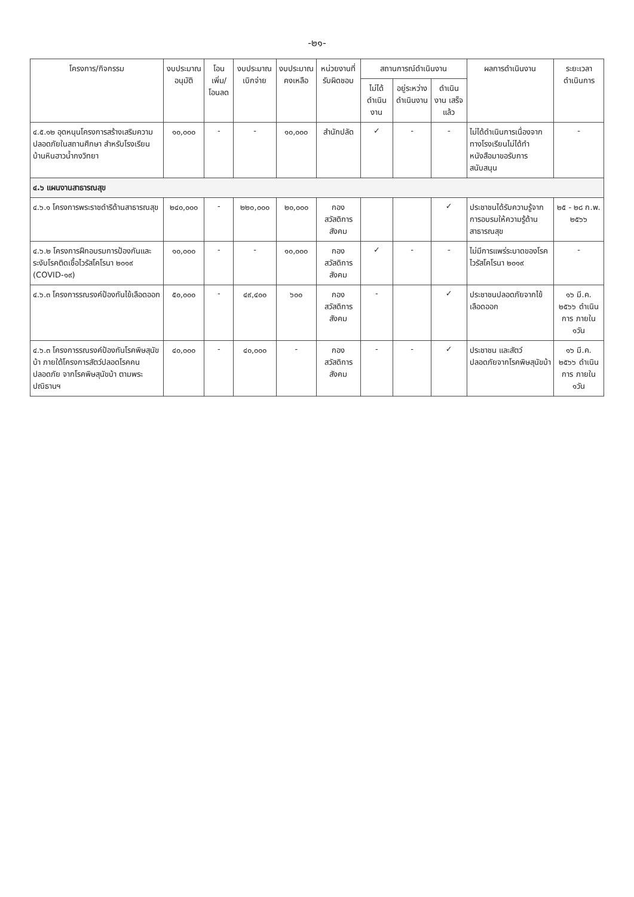-๒๑-
| โครงการ/กิจกรรม | งบประมาณ อนุมัติ | โอนเพิ่ม/ โอนลด | งบประมาณ เบิกจ่าย | งบประมาณ คงเหลือ | หน่วยงานที่ รับผิดชอบ | สถานการณ์ดำเนินงาน | | | ผลการดำเนินงาน | ระยะเวลา ดำเนินการ |
| --- | --- | --- | --- | --- | --- | --- | --- | --- | --- | --- |
| | | | | | | ไม่ได้ ดำเนินงาน | อยู่ระหว่าง ดำเนินงาน | ดำเนินงาน เสร็จแล้ว | | |
| ๔.๕.๑๒ อุดหนุนโครงการสร้างเสริมความปลอดภัยในสถานศึกษา สำหรับโรงเรียนบ้านหินฮาวน้ำกงวิทยา | ๑๐,๐๐๐ | - | - | ๑๐,๐๐๐ | สำนักปลัด | ✓ | - | - | ไม่ได้ดำเนินการเนื่องจากทางโรงเรียนไม่ได้ทำหนังสือมาขอรับการสนับสนุน | - |
| ๔.๖ แผนงานสาธารณสุข | | | | | | | | | | |
| ๔.๖.๑ โครงการพระราชดำริด้านสาธารณสุข | ๒๔๐,๐๐๐ | - | ๒๒๐,๐๐๐ | ๒๐,๐๐๐ | กอง สวัสดิการ สังคม | | | ✓ | ประชาชนได้รับความรู้จากการอบรมให้ความรู้ด้านสาธารณสุข | ๒๕ - ๒๘ ก.พ. ๒๕๖๖ |
| ๔.๖.๒ โครงการฝึกอบรมการป้องกันและระงับโรคติดเชื้อไวรัสโคโรนา ๒๐๑๙ (COVID-๑๙) | ๑๐,๐๐๐ | - | - | ๑๐,๐๐๐ | กอง สวัสดิการ สังคม | ✓ | - | - | ไม่มีการแพร่ระบาดของโรคไวรัสโคโรนา ๒๐๑๙ | - |
| ๔.๖.๓ โครงการรณรงค์ป้องกันไข้เลือดออก | ๕๐,๐๐๐ | - | ๔๙,๔๐๐ | ๖๐๐ | กอง สวัสดิการ สังคม | - | | ✓ | ประชาชนปลอดภัยจากไข้เลือดออก | ๑๖ มี.ค. ๒๕๖๖ ดำเนินการ ภายใน ๑วัน |
| ๔.๖.๓ โครงการรณรงค์ป้องกันโรคพิษสุนัขบ้า ภายใต้โครงการสัตว์ปลอดโรคคนปลอดภัย จากโรคพิษสุนัขบ้า ตามพระปณิธานฯ | ๔๐,๐๐๐ | - | ๔๐,๐๐๐ | - | กอง สวัสดิการ สังคม | - | - | ✓ | ประชาชน และสัตว์ ปลอดภัยจากโรคพิษสุนัขบ้า | ๑๖ มี.ค. ๒๕๖๖ ดำเนินการ ภายใน ๑วัน |